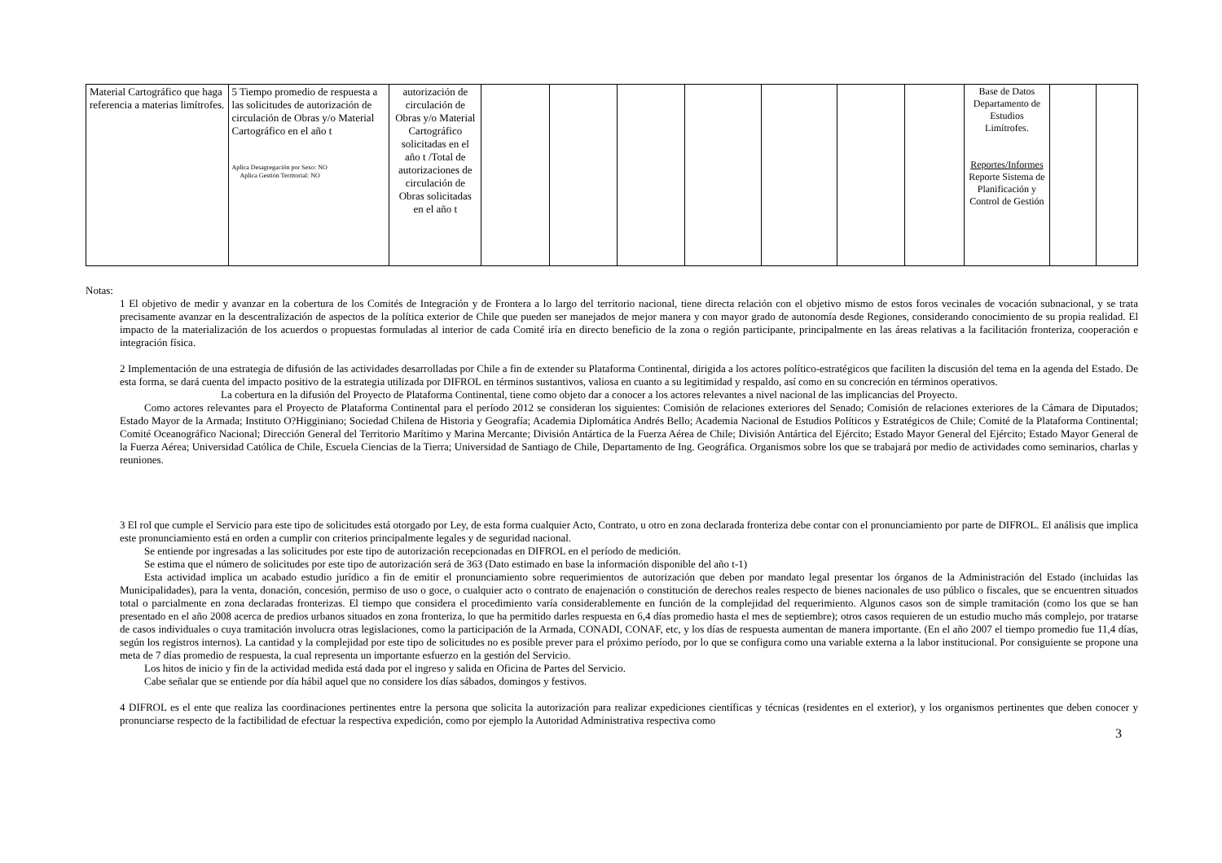| Material Cartográfico que haga referencia a materias limítrofes. | 5 Tiempo promedio de respuesta a las solicitudes de autorización de circulación de Obras y/o Material Cartográfico en el año t Aplica Desagregación por Sexo: NO Aplica Gestión Territorial: NO | autorización de circulación de Obras y/o Material Cartográfico solicitadas en el año t /Total de autorizaciones de circulación de Obras solicitadas en el año t | | | | | | | | Base de Datos Departamento de Estudios Limítrofes. Reportes/Informes Reporte Sistema de Planificación y Control de Gestión | | |
Notas:
1 El objetivo de medir y avanzar en la cobertura de los Comités de Integración y de Frontera a lo largo del territorio nacional, tiene directa relación con el objetivo mismo de estos foros vecinales de vocación subnacional, y se trata precisamente avanzar en la descentralización de aspectos de la política exterior de Chile que pueden ser manejados de mejor manera y con mayor grado de autonomía desde Regiones, considerando conocimiento de su propia realidad. El impacto de la materialización de los acuerdos o propuestas formuladas al interior de cada Comité iría en directo beneficio de la zona o región participante, principalmente en las áreas relativas a la facilitación fronteriza, cooperación e integración física.
2 Implementación de una estrategia de difusión de las actividades desarrolladas por Chile a fin de extender su Plataforma Continental, dirigida a los actores político-estratégicos que faciliten la discusión del tema en la agenda del Estado. De esta forma, se dará cuenta del impacto positivo de la estrategia utilizada por DIFROL en términos sustantivos, valiosa en cuanto a su legitimidad y respaldo, así como en su concreción en términos operativos.
La cobertura en la difusión del Proyecto de Plataforma Continental, tiene como objeto dar a conocer a los actores relevantes a nivel nacional de las implicancias del Proyecto.
Como actores relevantes para el Proyecto de Plataforma Continental para el período 2012 se consideran los siguientes: Comisión de relaciones exteriores del Senado; Comisión de relaciones exteriores de la Cámara de Diputados; Estado Mayor de la Armada; Instituto O?Higginiano; Sociedad Chilena de Historia y Geografía; Academia Diplomática Andrés Bello; Academia Nacional de Estudios Políticos y Estratégicos de Chile; Comité de la Plataforma Continental; Comité Oceanográfico Nacional; Dirección General del Territorio Marítimo y Marina Mercante; División Antártica de la Fuerza Aérea de Chile; División Antártica del Ejército; Estado Mayor General del Ejército; Estado Mayor General de la Fuerza Aérea; Universidad Católica de Chile, Escuela Ciencias de la Tierra; Universidad de Santiago de Chile, Departamento de Ing. Geográfica. Organismos sobre los que se trabajará por medio de actividades como seminarios, charlas y reuniones.
3 El rol que cumple el Servicio para este tipo de solicitudes está otorgado por Ley, de esta forma cualquier Acto, Contrato, u otro en zona declarada fronteriza debe contar con el pronunciamiento por parte de DIFROL. El análisis que implica este pronunciamiento está en orden a cumplir con criterios principalmente legales y de seguridad nacional.
Se entiende por ingresadas a las solicitudes por este tipo de autorización recepcionadas en DIFROL en el período de medición.
Se estima que el número de solicitudes por este tipo de autorización será de 363 (Dato estimado en base la información disponible del año t-1)
Esta actividad implica un acabado estudio jurídico a fin de emitir el pronunciamiento sobre requerimientos de autorización que deben por mandato legal presentar los órganos de la Administración del Estado (incluidas las Municipalidades), para la venta, donación, concesión, permiso de uso o goce, o cualquier acto o contrato de enajenación o constitución de derechos reales respecto de bienes nacionales de uso público o fiscales, que se encuentren situados total o parcialmente en zona declaradas fronterizas. El tiempo que considera el procedimiento varía considerablemente en función de la complejidad del requerimiento. Algunos casos son de simple tramitación (como los que se han presentado en el año 2008 acerca de predios urbanos situados en zona fronteriza, lo que ha permitido darles respuesta en 6,4 días promedio hasta el mes de septiembre); otros casos requieren de un estudio mucho más complejo, por tratarse de casos individuales o cuya tramitación involucra otras legislaciones, como la participación de la Armada, CONADI, CONAF, etc, y los días de respuesta aumentan de manera importante. (En el año 2007 el tiempo promedio fue 11,4 días, según los registros internos). La cantidad y la complejidad por este tipo de solicitudes no es posible prever para el próximo período, por lo que se configura como una variable externa a la labor institucional. Por consiguiente se propone una meta de 7 días promedio de respuesta, la cual representa un importante esfuerzo en la gestión del Servicio.
Los hitos de inicio y fin de la actividad medida está dada por el ingreso y salida en Oficina de Partes del Servicio.
Cabe señalar que se entiende por día hábil aquel que no considere los días sábados, domingos y festivos.
4 DIFROL es el ente que realiza las coordinaciones pertinentes entre la persona que solicita la autorización para realizar expediciones científicas y técnicas (residentes en el exterior), y los organismos pertinentes que deben conocer y pronunciarse respecto de la factibilidad de efectuar la respectiva expedición, como por ejemplo la Autoridad Administrativa respectiva como
3